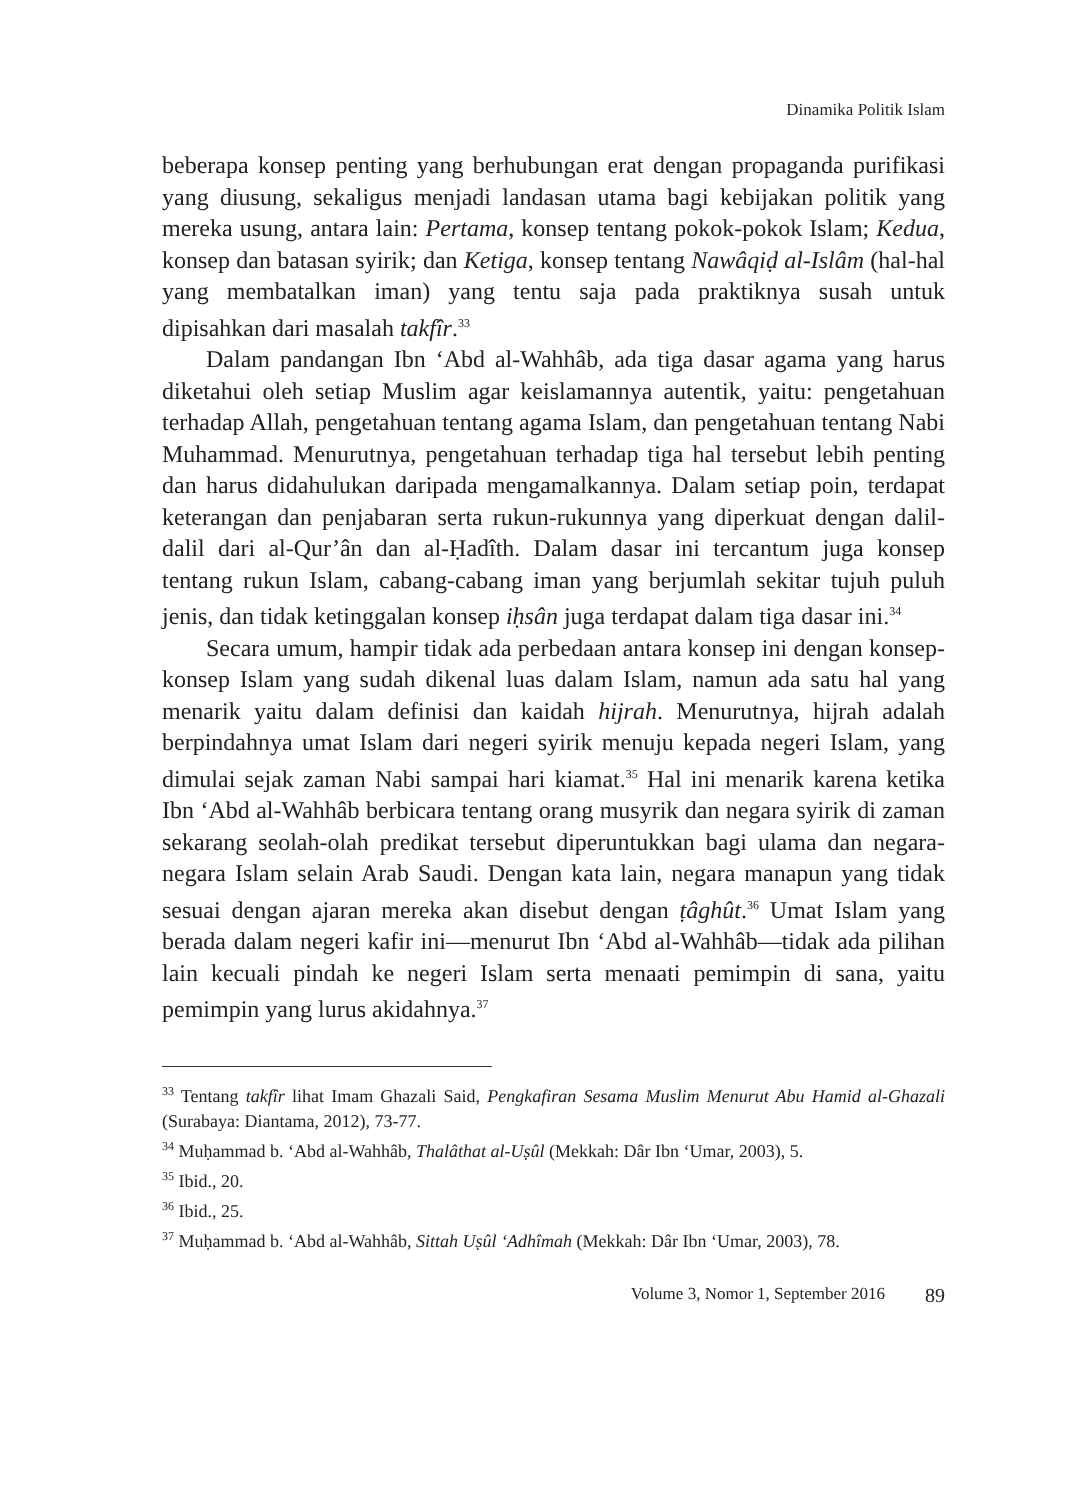Dinamika Politik Islam
beberapa konsep penting yang berhubungan erat dengan propaganda purifikasi yang diusung, sekaligus menjadi landasan utama bagi kebijakan politik yang mereka usung, antara lain: Pertama, konsep tentang pokok-pokok Islam; Kedua, konsep dan batasan syirik; dan Ketiga, konsep tentang Nawâqiḍ al-Islâm (hal-hal yang membatalkan iman) yang tentu saja pada praktiknya susah untuk dipisahkan dari masalah takfîr.<sup>33</sup>
Dalam pandangan Ibn ‘Abd al-Wahhâb, ada tiga dasar agama yang harus diketahui oleh setiap Muslim agar keislamannya autentik, yaitu: pengetahuan terhadap Allah, pengetahuan tentang agama Islam, dan pengetahuan tentang Nabi Muhammad. Menurutnya, pengetahuan terhadap tiga hal tersebut lebih penting dan harus didahulukan daripada mengamalkannya. Dalam setiap poin, terdapat keterangan dan penjabaran serta rukun-rukunnya yang diperkuat dengan dalil-dalil dari al-Qur’ân dan al-Ḥadîth. Dalam dasar ini tercantum juga konsep tentang rukun Islam, cabang-cabang iman yang berjumlah sekitar tujuh puluh jenis, dan tidak ketinggalan konsep iḥsân juga terdapat dalam tiga dasar ini.<sup>34</sup>
Secara umum, hampir tidak ada perbedaan antara konsep ini dengan konsep-konsep Islam yang sudah dikenal luas dalam Islam, namun ada satu hal yang menarik yaitu dalam definisi dan kaidah hijrah. Menurutnya, hijrah adalah berpindahnya umat Islam dari negeri syirik menuju kepada negeri Islam, yang dimulai sejak zaman Nabi sampai hari kiamat.<sup>35</sup> Hal ini menarik karena ketika Ibn ‘Abd al-Wahhâb berbicara tentang orang musyrik dan negara syirik di zaman sekarang seolah-olah predikat tersebut diperuntukkan bagi ulama dan negara-negara Islam selain Arab Saudi. Dengan kata lain, negara manapun yang tidak sesuai dengan ajaran mereka akan disebut dengan ṭâghût.<sup>36</sup> Umat Islam yang berada dalam negeri kafir ini—menurut Ibn ‘Abd al-Wahhâb—tidak ada pilihan lain kecuali pindah ke negeri Islam serta menaati pemimpin di sana, yaitu pemimpin yang lurus akidahnya.<sup>37</sup>
<sup>33</sup> Tentang takfîr lihat Imam Ghazali Said, Pengkafiran Sesama Muslim Menurut Abu Hamid al-Ghazali (Surabaya: Diantama, 2012), 73-77.
<sup>34</sup> Muḥammad b. ‘Abd al-Wahhâb, Thalâthat al-Uṣûl (Mekkah: Dâr Ibn ‘Umar, 2003), 5.
<sup>35</sup> Ibid., 20.
<sup>36</sup> Ibid., 25.
<sup>37</sup> Muḥammad b. ‘Abd al-Wahhâb, Sittah Uṣûl ‘Adhîmah (Mekkah: Dâr Ibn ‘Umar, 2003), 78.
Volume 3, Nomor 1, September 2016 89